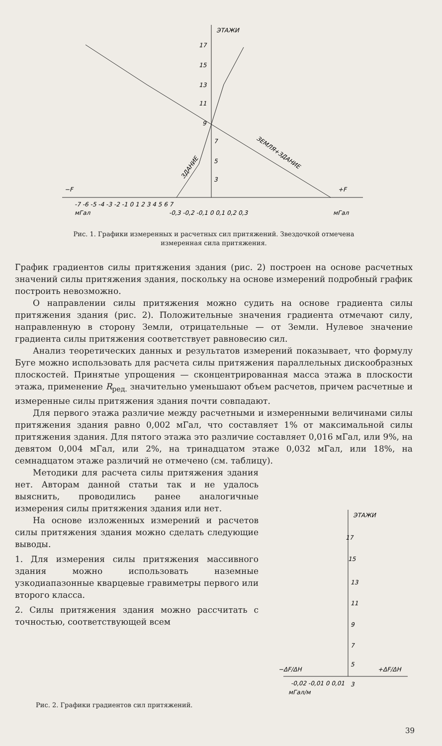ЭТАЖИ
17
15
13
11
9
7
5
3
−F
+F
ЗЕМЛЯ+ЗДАНИЕ
ЗДАНИЕ
-7 -6 -5 -4 -3 -2 -1 0 1 2 3 4 5 6 7
мГал
-0,3 -0,2 -0,1 0 0,1 0,2 0,3
мГал
Рис. 1. Графики измеренных и расчетных сил притяжений. Звездочкой отмечена измеренная сила притяжения.
График градиентов силы притяжения здания (рис. 2) построен на основе расчетных значений силы притяжения здания, поскольку на основе измерений подробный график построить невозможно.
О направлении силы притяжения можно судить на основе градиента силы притяжения здания (рис. 2). Положительные значения градиента отмечают силу, направленную в сторону Земли, отрицательные — от Земли. Нулевое значение градиента силы притяжения соответствует равновесию сил.
Анализ теоретических данных и результатов измерений показывает, что формулу Буге можно использовать для расчета силы притяжения параллельных дискообразных плоскостей. Принятые упрощения — сконцентрированная масса этажа в плоскости этажа, применение R<sub>ред.</sub> значительно уменьшают объем расчетов, причем расчетные и измеренные силы притяжения здания почти совпадают.
Для первого этажа различие между расчетными и измеренными величинами силы притяжения здания равно 0,002 мГал, что составляет 1% от максимальной силы притяжения здания. Для пятого этажа это различие составляет 0,016 мГал, или 9%, на девятом 0,004 мГал, или 2%, на тринадцатом этаже 0,032 мГал, или 18%, на семнадцатом этаже различий не отмечено (см. таблицу).
Методики для расчета силы притяжения здания нет. Авторам данной статьи так и не удалось выяснить, проводились ранее аналогичные измерения силы притяжения здания или нет.
На основе изложенных измерений и расчетов силы притяжения здания можно сделать следующие выводы.
1. Для измерения силы притяжения массивного здания можно использовать наземные узкодиапазонные кварцевые гравиметры первого или второго класса.
2. Силы притяжения здания можно рассчитать с точностью, соответствующей всем
ЭТАЖИ
17
15
13
11
9
7
5
3
−ΔF/ΔH
+ΔF/ΔH
-0,02 -0,01 0 0,01
мГал/м
Рис. 2. Графики градиентов сил притяжений.
39